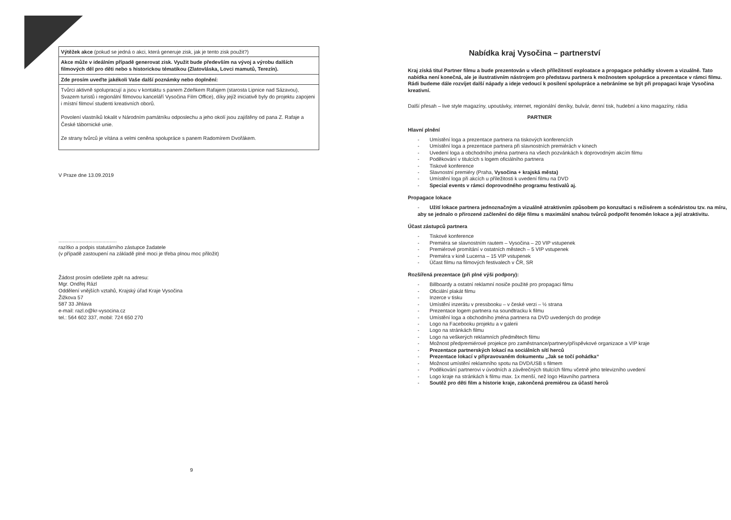| Výtěžek akce (pokud se jedná o akci, která generuje zisk, jak je tento zisk použit?) |
| Akce může v ideálním případě generovat zisk. Využit bude především na vývoj a výrobu dalších filmových děl pro děti nebo s historickou tématikou (Zlatovláska, Lovci mamutů, Terezín). |
| Zde prosím uveďte jakékoli Vaše další poznámky nebo doplnění: |
| Tvůrci aktivně spolupracují a jsou v kontaktu s panem Zdeňkem Rafajem (starosta Lipnice nad Sázavou), Svazem turistů i regionální filmovou kanceláří Vysočina Film Office), díky jejíž iniciativě byly do projektu zapojeni i místní filmoví studenti kreativních oborů. Povolení vlastníků lokalit v Národním památníku odposlechu a jeho okolí jsou zajištěny od pana Z. Rafaje a České tábornické unie. Ze strany tvůrců je vítána a velmi ceněna spolupráce s panem Radomírem Dvořákem. |
V Praze dne 13.09.2019
.........................................
razítko a podpis statutárního zástupce žadatele
(v případě zastoupení na základě plné moci je třeba plnou moc přiložit)
Žádost prosím odešlete zpět na adresu:
Mgr. Ondřej Rázl
Oddělení vnějších vztahů, Krajský úřad Kraje Vysočina
Žižkova 57
587 33 Jihlava
e-mail: razl.o@kr-vysocina.cz
tel.: 564 602 337, mobil: 724 650 270
9
Nabídka kraj Vysočina – partnerství
Kraj získá titul Partner filmu a bude prezentován u všech příležitostí exploatace a propagace pohádky slovem a vizuálně. Tato nabídka není konečná, ale je ilustrativním nástrojem pro představu partnera k možnostem spolupráce a prezentace v rámci filmu. Rádi budeme dále rozvíjet další nápady a ideje vedoucí k posílení spolupráce a nebráníme se být při propagaci kraje Vysočina kreativní.
Další přesah – live style magazíny, upoutávky, internet, regionální deníky, bulvár, denní tisk, hudební a kino magazíny, rádia
PARTNER
Hlavní plnění
Umístění loga a prezentace partnera na tiskových konferencích
Umístění loga a prezentace partnera při slavnostních premiérách v kinech
Uvedení loga a obchodního jména partnera na všech pozvánkách k doprovodným akcím filmu
Poděkování v titulcích s logem oficiálního partnera
Tiskové konference
Slavnostní premiéry (Praha, Vysočina + krajská města)
Umístění loga při akcích u příležitosti k uvedení filmu na DVD
Special events v rámci doprovodného programu festivalů aj.
Propagace lokace
Užití lokace partnera jednoznačným a vizuálně atraktivním způsobem po konzultaci s režisérem a scénáristou tzv. na míru, aby se jednalo o přirozené začlenění do děje filmu s maximální snahou tvůrců podpořit fenomén lokace a její atraktivitu.
Účast zástupců partnera
Tiskové konference
Premiéra se slavnostním rautem – Vysočina – 20 VIP vstupenek
Premiérové promítání v ostatních městech – 5 VIP vstupenek
Premiéra v kině Lucerna – 15 VIP vstupenek
Účast filmu na filmových festivalech v ČR, SR
Rozšířená prezentace (při plné výši podpory):
Billboardy a ostatní reklamní nosiče použité pro propagaci filmu
Oficiální plakát filmu
Inzerce v tisku
Umístění inzerátu v pressbooku – v české verzi – ½ strana
Prezentace logem partnera na soundtracku k filmu
Umístění loga a obchodního jména partnera na DVD uvedených do prodeje
Logo na Facebooku projektu a v galerii
Logo na stránkách filmu
Logo na veškerých reklamních předmětech filmu
Možnost předpremiérové projekce pro zaměstnance/partnery/příspěvkové organizace a VIP kraje
Prezentace partnerských lokací na sociálních sítí herců
Prezentace lokací v připravovaném dokumentu „Jak se točí pohádka“
Možnost umístění reklamního spotu na DVD/USB s filmem
Poděkování partnerovi v úvodních a závěrečných titulcích filmu včetně jeho televizního uvedení
Logo kraje na stránkách k filmu max. 1x menší, než logo Hlavního partnera
Soutěž pro děti film a historie kraje, zakončená premiérou za účastí herců